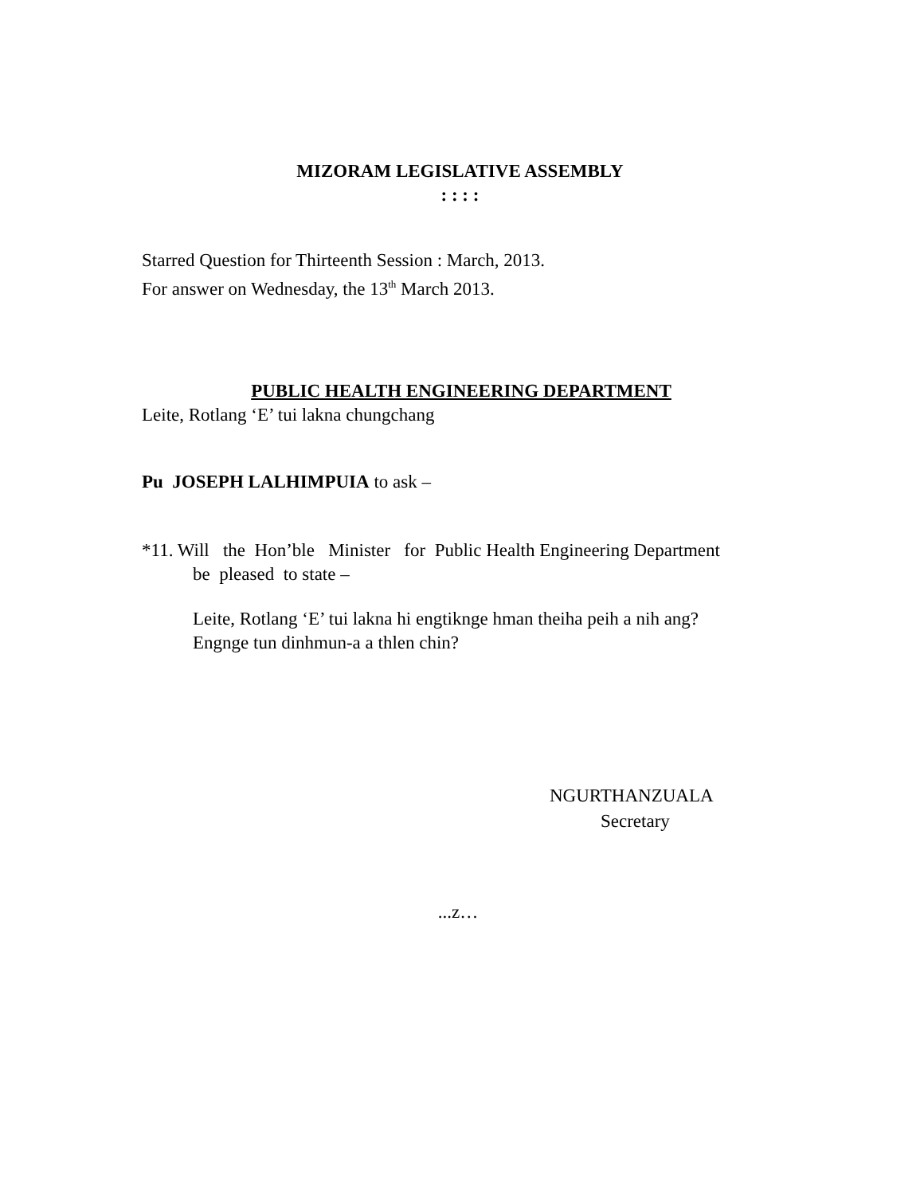MIZORAM LEGISLATIVE ASSEMBLY
: : : :
Starred Question for Thirteenth Session : March, 2013.
For answer on Wednesday, the 13<sup>th</sup> March 2013.
PUBLIC HEALTH ENGINEERING DEPARTMENT
Leite, Rotlang ‘E’ tui lakna chungchang
Pu JOSEPH LALHIMPUIA to ask –
*11. Will the Hon’ble Minister for Public Health Engineering Department
be pleased to state –
Leite, Rotlang ‘E’ tui lakna hi engtiknge hman theiha peih a nih ang?
Engnge tun dinhmun-a a thlen chin?
NGURTHANZUALA
Secretary
...z…